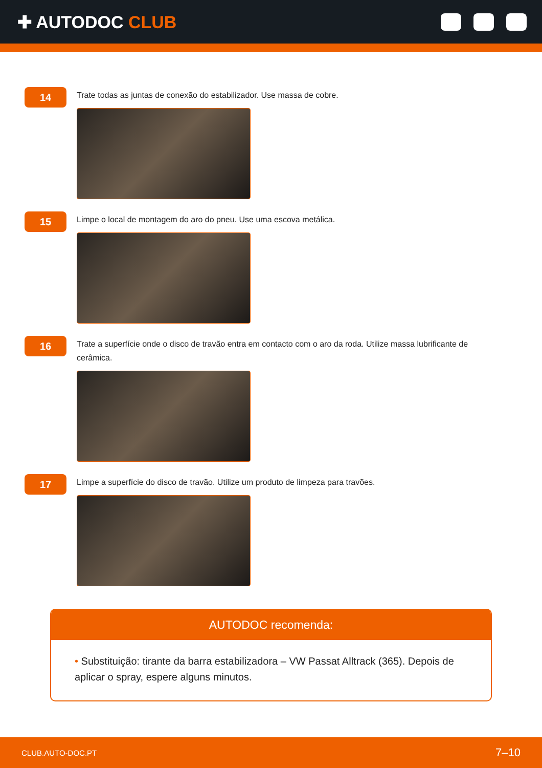✚ AUTODOC CLUB
14
Trate todas as juntas de conexão do estabilizador. Use massa de cobre.
15
Limpe o local de montagem do aro do pneu. Use uma escova metálica.
16
Trate a superfície onde o disco de travão entra em contacto com o aro da roda. Utilize massa lubrificante de cerâmica.
17
Limpe a superfície do disco de travão. Utilize um produto de limpeza para travões.
AUTODOC recomenda:
• Substituição: tirante da barra estabilizadora – VW Passat Alltrack (365). Depois de aplicar o spray, espere alguns minutos.
CLUB.AUTO-DOC.PT 7–10